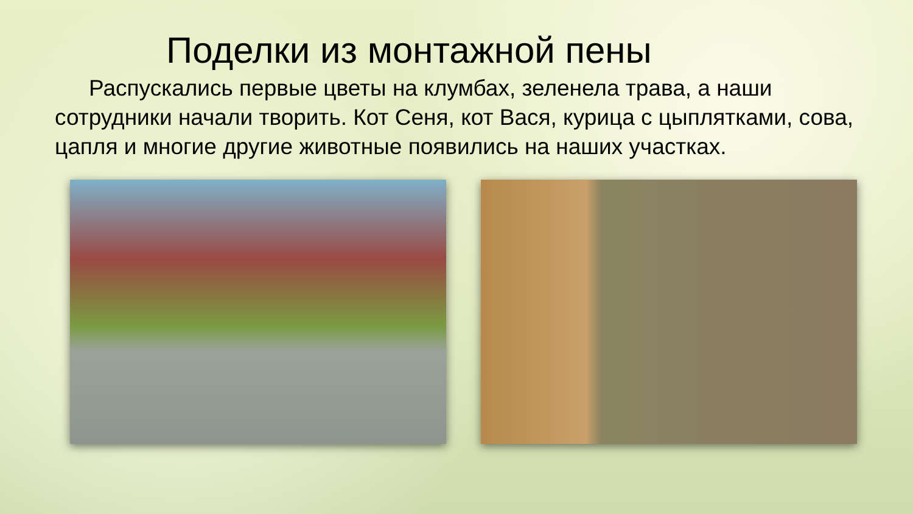Поделки из монтажной пены
Распускались первые цветы на клумбах, зеленела трава, а наши сотрудники начали творить. Кот Сеня, кот Вася, курица с цыплятками, сова, цапля и многие другие животные появились на наших участках.